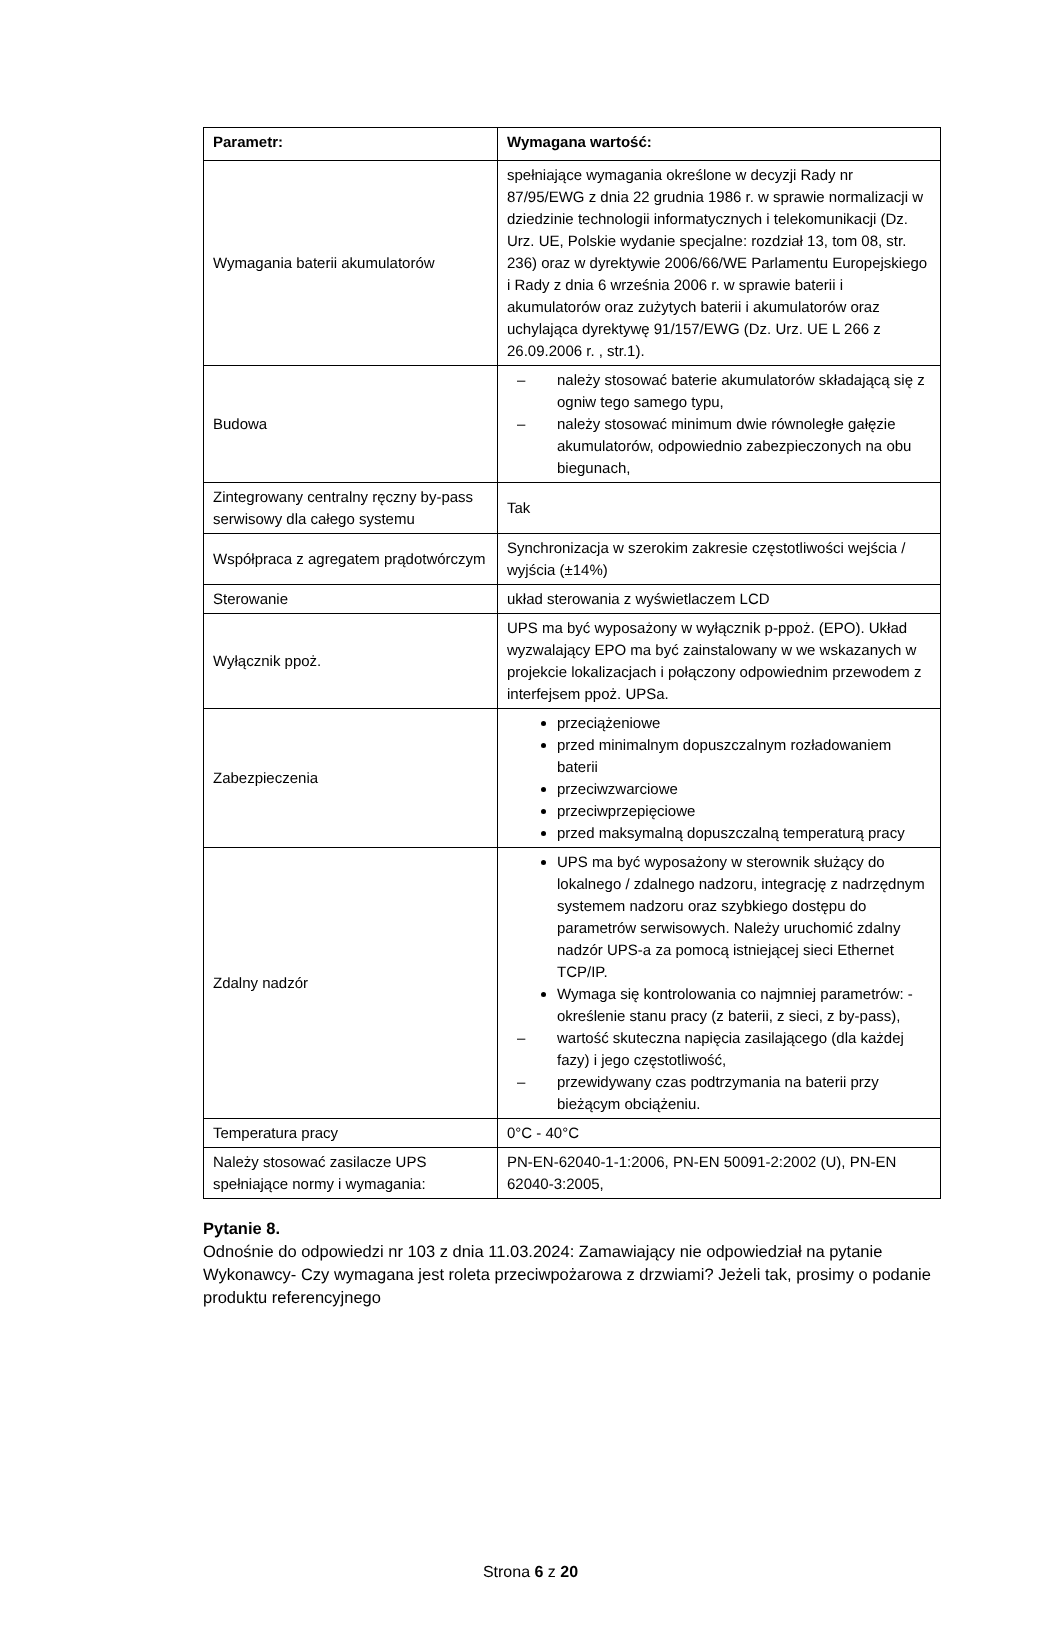| Parametr: | Wymagana wartość: |
| --- | --- |
| Wymagania baterii akumulatorów | spełniające wymagania określone w decyzji Rady nr 87/95/EWG z dnia 22 grudnia 1986 r. w sprawie normalizacji w dziedzinie technologii informatycznych i telekomunikacji (Dz. Urz. UE, Polskie wydanie specjalne: rozdział 13, tom 08, str. 236) oraz w dyrektywie 2006/66/WE Parlamentu Europejskiego i Rady z dnia 6 września 2006 r. w sprawie baterii i akumulatorów oraz zużytych baterii i akumulatorów oraz uchylająca dyrektywę 91/157/EWG (Dz. Urz. UE L 266 z 26.09.2006 r. , str.1). |
| Budowa | – należy stosować baterie akumulatorów składającą się z ogniw tego samego typu, – należy stosować minimum dwie równoległe gałęzie akumulatorów, odpowiednio zabezpieczonych na obu biegunach, |
| Zintegrowany centralny ręczny by-pass serwisowy dla całego systemu | Tak |
| Współpraca z agregatem prądotwórczym | Synchronizacja w szerokim zakresie częstotliwości wejścia / wyjścia (±14%) |
| Sterowanie | układ sterowania z wyświetlaczem LCD |
| Wyłącznik ppoż. | UPS ma być wyposażony w wyłącznik p-ppoż. (EPO). Układ wyzwalający EPO ma być zainstalowany w we wskazanych w projekcie lokalizacjach i połączony odpowiednim przewodem z interfejsem ppoż. UPSa. |
| Zabezpieczenia | przeciążeniowe przed minimalnym dopuszczalnym rozładowaniem baterii przeciwzwarciowe przeciwprzepięciowe przed maksymalną dopuszczalną temperaturą pracy |
| Zdalny nadzór | UPS ma być wyposażony w sterownik służący do lokalnego / zdalnego nadzoru, integrację z nadrzędnym systemem nadzoru oraz szybkiego dostępu do parametrów serwisowych. Należy uruchomić zdalny nadzór UPS-a za pomocą istniejącej sieci Ethernet TCP/IP. Wymaga się kontrolowania co najmniej parametrów: -określenie stanu pracy (z baterii, z sieci, z by-pass), – wartość skuteczna napięcia zasilającego (dla każdej fazy) i jego częstotliwość, – przewidywany czas podtrzymania na baterii przy bieżącym obciążeniu. |
| Temperatura pracy | 0°C - 40°C |
| Należy stosować zasilacze UPS spełniające normy i wymagania: | PN-EN-62040-1-1:2006, PN-EN 50091-2:2002 (U), PN-EN 62040-3:2005, |
Pytanie 8.
Odnośnie do odpowiedzi nr 103 z dnia 11.03.2024: Zamawiający nie odpowiedział na pytanie Wykonawcy- Czy wymagana jest roleta przeciwpożarowa z drzwiami? Jeżeli tak, prosimy o podanie produktu referencyjnego
Strona 6 z 20